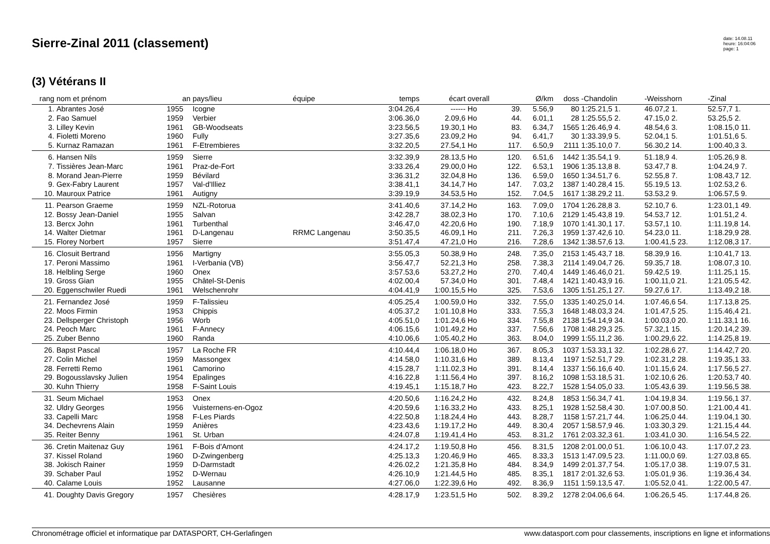Sierre-Zinal 2011 (classement)
date: 14.08.11
heure: 16:04:06
page: 1
(3) Vétérans II
| rang | nom et prénom | an | pays/lieu | équipe | temps | écart | overall | | Ø/km | doss | -Chandolin | -Weisshorn | -Zinal |
| --- | --- | --- | --- | --- | --- | --- | --- | --- | --- | --- | --- | --- | --- |
| 1. | Abrantes José | 1955 | Icogne | | 3:04.26,4 | ------ | Ho | 39. | 5.56,9 | 80 | 1:25.21,5 1. | 46.07,2 1. | 52.57,7 1. |
| 2. | Fao Samuel | 1959 | Verbier | | 3:06.36,0 | 2.09,6 | Ho | 44. | 6.01,1 | 28 | 1:25.55,5 2. | 47.15,0 2. | 53.25,5 2. |
| 3. | Lilley Kevin | 1961 | GB-Woodseats | | 3:23.56,5 | 19.30,1 | Ho | 83. | 6.34,7 | 1565 | 1:26.46,9 4. | 48.54,6 3. | 1:08.15,0 11. |
| 4. | Fioletti Moreno | 1960 | Fully | | 3:27.35,6 | 23.09,2 | Ho | 94. | 6.41,7 | 30 | 1:33.39,9 5. | 52.04,1 5. | 1:01.51,6 5. |
| 5. | Kurnaz Ramazan | 1961 | F-Etrembieres | | 3:32.20,5 | 27.54,1 | Ho | 117. | 6.50,9 | 2111 | 1:35.10,0 7. | 56.30,2 14. | 1:00.40,3 3. |
| 6. | Hansen Nils | 1959 | Sierre | | 3:32.39,9 | 28.13,5 | Ho | 120. | 6.51,6 | 1442 | 1:35.54,1 9. | 51.18,9 4. | 1:05.26,9 8. |
| 7. | Tissières Jean-Marc | 1961 | Praz-de-Fort | | 3:33.26,4 | 29.00,0 | Ho | 122. | 6.53,1 | 1906 | 1:35.13,8 8. | 53.47,7 8. | 1:04.24,9 7. |
| 8. | Morand Jean-Pierre | 1959 | Bévilard | | 3:36.31,2 | 32.04,8 | Ho | 136. | 6.59,0 | 1650 | 1:34.51,7 6. | 52.55,8 7. | 1:08.43,7 12. |
| 9. | Gex-Fabry Laurent | 1957 | Val-d'Illiez | | 3:38.41,1 | 34.14,7 | Ho | 147. | 7.03,2 | 1387 | 1:40.28,4 15. | 55.19,5 13. | 1:02.53,2 6. |
| 10. | Mauroux Patrice | 1961 | Autigny | | 3:39.19,9 | 34.53,5 | Ho | 152. | 7.04,5 | 1617 | 1:38.29,2 11. | 53.53,2 9. | 1:06.57,5 9. |
| 11. | Pearson Graeme | 1959 | NZL-Rotorua | | 3:41.40,6 | 37.14,2 | Ho | 163. | 7.09,0 | 1704 | 1:26.28,8 3. | 52.10,7 6. | 1:23.01,1 49. |
| 12. | Bossy Jean-Daniel | 1955 | Salvan | | 3:42.28,7 | 38.02,3 | Ho | 170. | 7.10,6 | 2129 | 1:45.43,8 19. | 54.53,7 12. | 1:01.51,2 4. |
| 13. | Bercx John | 1961 | Turbenthal | | 3:46.47,0 | 42.20,6 | Ho | 190. | 7.18,9 | 1070 | 1:41.30,1 17. | 53.57,1 10. | 1:11.19,8 14. |
| 14. | Walter Dietmar | 1961 | D-Langenau | RRMC Langenau | 3:50.35,5 | 46.09,1 | Ho | 211. | 7.26,3 | 1959 | 1:37.42,6 10. | 54.23,0 11. | 1:18.29,9 28. |
| 15. | Florey Norbert | 1957 | Sierre | | 3:51.47,4 | 47.21,0 | Ho | 216. | 7.28,6 | 1342 | 1:38.57,6 13. | 1:00.41,5 23. | 1:12.08,3 17. |
| 16. | Closuit Bertrand | 1956 | Martigny | | 3:55.05,3 | 50.38,9 | Ho | 248. | 7.35,0 | 2153 | 1:45.43,7 18. | 58.39,9 16. | 1:10.41,7 13. |
| 17. | Peroni Massimo | 1961 | I-Verbania (VB) | | 3:56.47,7 | 52.21,3 | Ho | 258. | 7.38,3 | 2114 | 1:49.04,7 26. | 59.35,7 18. | 1:08.07,3 10. |
| 18. | Helbling Serge | 1960 | Onex | | 3:57.53,6 | 53.27,2 | Ho | 270. | 7.40,4 | 1449 | 1:46.46,0 21. | 59.42,5 19. | 1:11.25,1 15. |
| 19. | Gross Gian | 1955 | Châtel-St-Denis | | 4:02.00,4 | 57.34,0 | Ho | 301. | 7.48,4 | 1421 | 1:40.43,9 16. | 1:00.11,0 21. | 1:21.05,5 42. |
| 20. | Eggenschwiler Ruedi | 1961 | Welschenrohr | | 4:04.41,9 | 1:00.15,5 | Ho | 325. | 7.53,6 | 1305 | 1:51.25,1 27. | 59.27,6 17. | 1:13.49,2 18. |
| 21. | Fernandez José | 1959 | F-Talissieu | | 4:05.25,4 | 1:00.59,0 | Ho | 332. | 7.55,0 | 1335 | 1:40.25,0 14. | 1:07.46,6 54. | 1:17.13,8 25. |
| 22. | Moos Firmin | 1953 | Chippis | | 4:05.37,2 | 1:01.10,8 | Ho | 333. | 7.55,3 | 1648 | 1:48.03,3 24. | 1:01.47,5 25. | 1:15.46,4 21. |
| 23. | Dellsperger Christoph | 1956 | Worb | | 4:05.51,0 | 1:01.24,6 | Ho | 334. | 7.55,8 | 2138 | 1:54.14,9 34. | 1:00.03,0 20. | 1:11.33,1 16. |
| 24. | Peoch Marc | 1961 | F-Annecy | | 4:06.15,6 | 1:01.49,2 | Ho | 337. | 7.56,6 | 1708 | 1:48.29,3 25. | 57.32,1 15. | 1:20.14,2 39. |
| 25. | Zuber Benno | 1960 | Randa | | 4:10.06,6 | 1:05.40,2 | Ho | 363. | 8.04,0 | 1999 | 1:55.11,2 36. | 1:00.29,6 22. | 1:14.25,8 19. |
| 26. | Bapst Pascal | 1957 | La Roche FR | | 4:10.44,4 | 1:06.18,0 | Ho | 367. | 8.05,3 | 1037 | 1:53.33,1 32. | 1:02.28,6 27. | 1:14.42,7 20. |
| 27. | Colin Michel | 1959 | Massongex | | 4:14.58,0 | 1:10.31,6 | Ho | 389. | 8.13,4 | 1197 | 1:52.51,7 29. | 1:02.31,2 28. | 1:19.35,1 33. |
| 28. | Ferretti Remo | 1961 | Camorino | | 4:15.28,7 | 1:11.02,3 | Ho | 391. | 8.14,4 | 1337 | 1:56.16,6 40. | 1:01.15,6 24. | 1:17.56,5 27. |
| 29. | Bogousslavsky Julien | 1954 | Epalinges | | 4:16.22,8 | 1:11.56,4 | Ho | 397. | 8.16,2 | 1098 | 1:53.18,5 31. | 1:02.10,6 26. | 1:20.53,7 40. |
| 30. | Kuhn Thierry | 1958 | F-Saint Louis | | 4:19.45,1 | 1:15.18,7 | Ho | 423. | 8.22,7 | 1528 | 1:54.05,0 33. | 1:05.43,6 39. | 1:19.56,5 38. |
| 31. | Seum Michael | 1953 | Onex | | 4:20.50,6 | 1:16.24,2 | Ho | 432. | 8.24,8 | 1853 | 1:56.34,7 41. | 1:04.19,8 34. | 1:19.56,1 37. |
| 32. | Uldry Georges | 1956 | Vuisternens-en-Ogoz | | 4:20.59,6 | 1:16.33,2 | Ho | 433. | 8.25,1 | 1928 | 1:52.58,4 30. | 1:07.00,8 50. | 1:21.00,4 41. |
| 33. | Capelli Marc | 1958 | F-Les Piards | | 4:22.50,8 | 1:18.24,4 | Ho | 443. | 8.28,7 | 1158 | 1:57.21,7 44. | 1:06.25,0 44. | 1:19.04,1 30. |
| 34. | Dechevrens Alain | 1959 | Anières | | 4:23.43,6 | 1:19.17,2 | Ho | 449. | 8.30,4 | 2057 | 1:58.57,9 46. | 1:03.30,3 29. | 1:21.15,4 44. |
| 35. | Reiter Benny | 1961 | St. Urban | | 4:24.07,8 | 1:19.41,4 | Ho | 453. | 8.31,2 | 1761 | 2:03.32,3 61. | 1:03.41,0 30. | 1:16.54,5 22. |
| 36. | Cretin Maitenaz Guy | 1961 | F-Bois d'Amont | | 4:24.17,2 | 1:19.50,8 | Ho | 456. | 8.31,5 | 1208 | 2:01.00,0 51. | 1:06.10,0 43. | 1:17.07,2 23. |
| 37. | Kissel Roland | 1960 | D-Zwingenberg | | 4:25.13,3 | 1:20.46,9 | Ho | 465. | 8.33,3 | 1513 | 1:47.09,5 23. | 1:11.00,0 69. | 1:27.03,8 65. |
| 38. | Jokisch Rainer | 1959 | D-Darmstadt | | 4:26.02,2 | 1:21.35,8 | Ho | 484. | 8.34,9 | 1499 | 2:01.37,7 54. | 1:05.17,0 38. | 1:19.07,5 31. |
| 39. | Schaber Paul | 1952 | D-Wernau | | 4:26.10,9 | 1:21.44,5 | Ho | 485. | 8.35,1 | 1817 | 2:01.32,6 53. | 1:05.01,9 36. | 1:19.36,4 34. |
| 40. | Calame Louis | 1952 | Lausanne | | 4:27.06,0 | 1:22.39,6 | Ho | 492. | 8.36,9 | 1151 | 1:59.13,5 47. | 1:05.52,0 41. | 1:22.00,5 47. |
| 41. | Doughty Davis Gregory | 1957 | Chesières | | 4:28.17,9 | 1:23.51,5 | Ho | 502. | 8.39,2 | 1278 | 2:04.06,6 64. | 1:06.26,5 45. | 1:17.44,8 26. |
Chronométrage officiel et informatique par DATASPORT, CH-Gerlafingen www.datasport.com pour classements, inscriptions en ligne et informations